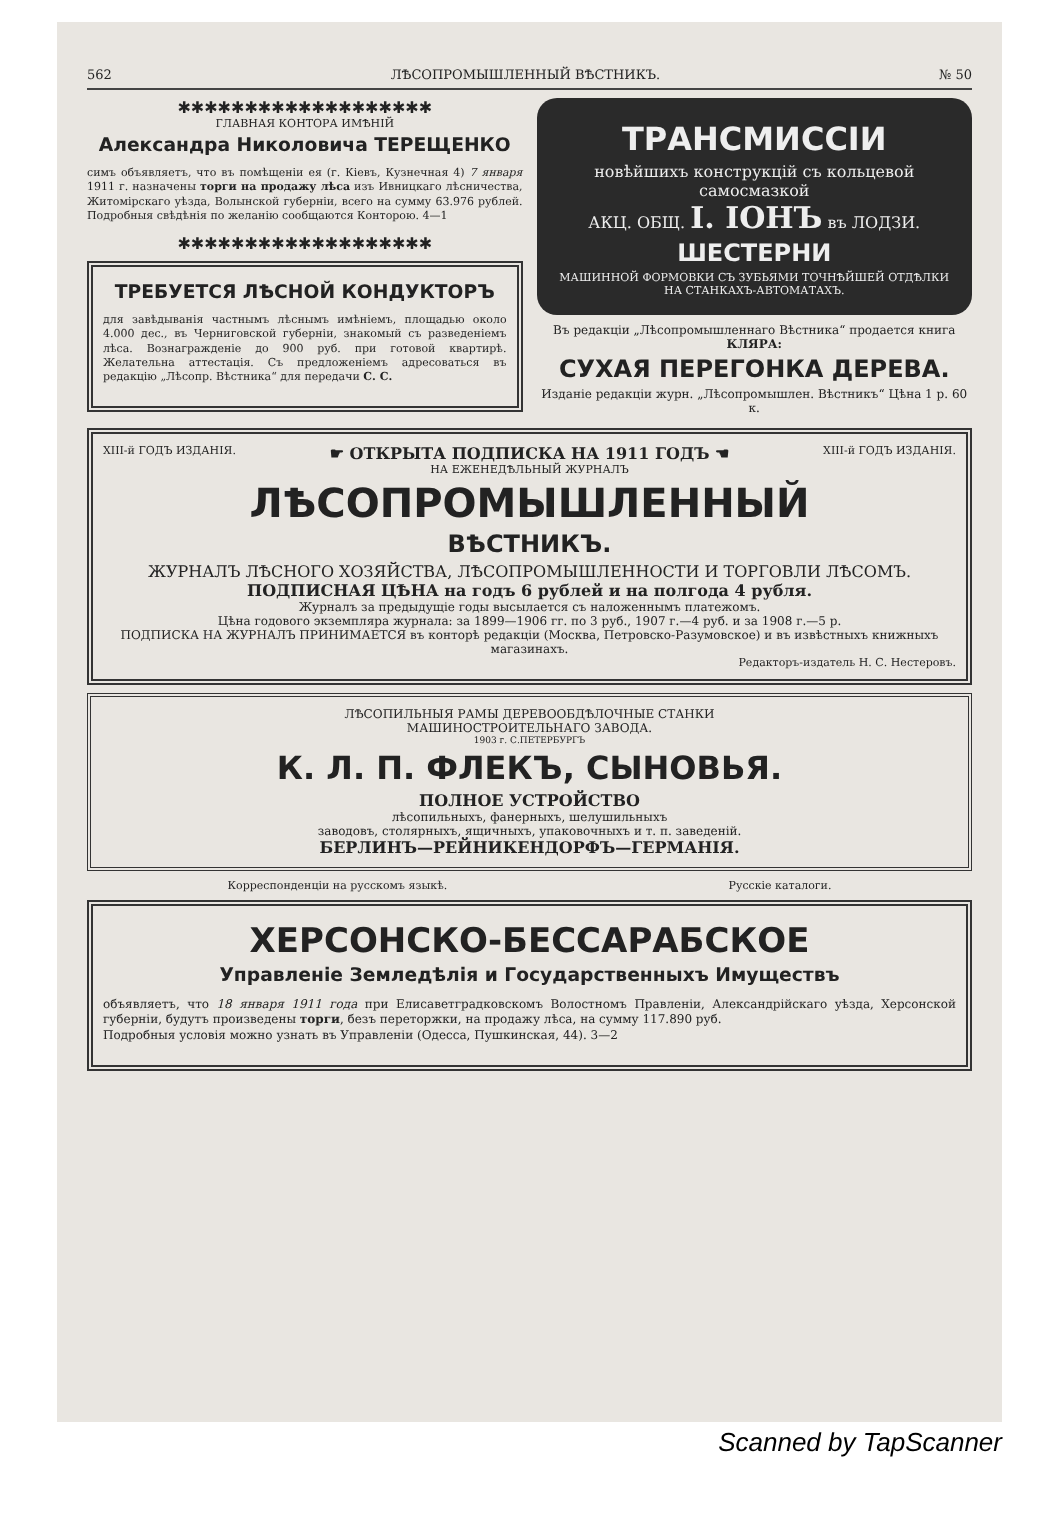562 ЛѢСОПРОМЫШЛЕННЫЙ ВѢСТНИКЪ. № 50
✱✱✱✱✱✱✱✱✱✱✱✱✱✱✱✱✱✱✱
ГЛАВНАЯ КОНТОРА ИМѢНІЙ
Александра Николовича ТЕРЕЩЕНКО
симъ объявляетъ, что въ помѣщеніи ея (г. Кіевъ, Кузнечная 4) 7 января 1911 г. назначены торги на продажу лѣса изъ Ивницкаго лѣсничества, Житомірскаго уѣзда, Волынской губерніи, всего на сумму 63.976 рублей. Подробныя свѣдѣнія по желанію сообщаются Конторою. 4—1
✱✱✱✱✱✱✱✱✱✱✱✱✱✱✱✱✱✱✱
ТРЕБУЕТСЯ ЛѢСНОЙ КОНДУКТОРЪ
для завѣдыванія частнымъ лѣснымъ имѣніемъ, площадью около 4.000 дес., въ Черниговской губерніи, знакомый съ разведеніемъ лѣса. Вознагражденіе до 900 руб. при готовой квартирѣ. Желательна аттестація. Съ предложеніемъ адресоваться въ редакцію „Лѣсопр. Вѣстника“ для передачи С. С.
ТРАНСМИССІИ
новѣйшихъ конструкцій съ кольцевой самосмазкой
АКЦ. ОБЩ. I. ІОНЪ въ ЛОДЗИ.
ШЕСТЕРНИ
МАШИННОЙ ФОРМОВКИ СЪ ЗУБЬЯМИ ТОЧНѢЙШЕЙ ОТДѢЛКИ НА СТАНКАХЪ-АВТОМАТАХЪ.
Въ редакціи „Лѣсопромышленнаго Вѣстника“ продается книга КЛЯРА:
СУХАЯ ПЕРЕГОНКА ДЕРЕВА.
Изданіе редакціи журн. „Лѣсопромышлен. Вѣстникъ“ Цѣна 1 р. 60 к.
XIII-й ГОДЪ ИЗДАНІЯ. ☛ ОТКРЫТА ПОДПИСКА НА 1911 ГОДЪ ☚ XIII-й ГОДЪ ИЗДАНІЯ.
НА ЕЖЕНЕДѢЛЬНЫЙ ЖУРНАЛЪ
ЛѢСОПРОМЫШЛЕННЫЙ
ВѢСТНИКЪ.
ЖУРНАЛЪ ЛѢСНОГО ХОЗЯЙСТВА, ЛѢСОПРОМЫШЛЕННОСТИ И ТОРГОВЛИ ЛѢСОМЪ.
ПОДПИСНАЯ ЦѢНА на годъ 6 рублей и на полгода 4 рубля.
Журналъ за предыдущіе годы высылается съ наложеннымъ платежомъ.
Цѣна годового экземпляра журнала: за 1899—1906 гг. по 3 руб., 1907 г.—4 руб. и за 1908 г.—5 р.
ПОДПИСКА НА ЖУРНАЛЪ ПРИНИМАЕТСЯ въ конторѣ редакціи (Москва, Петровско-Разумовское) и въ извѣстныхъ книжныхъ магазинахъ.
Редакторъ-издатель Н. С. Нестеровъ.
ЛѢСОПИЛЬНЫЯ РАМЫ ДЕРЕВООБДѢЛОЧНЫЕ СТАНКИ
МАШИНОСТРОИТЕЛЬНАГО ЗАВОДА.
1903 г. С.ПЕТЕРБУРГЪ
К. Л. П. ФЛЕКЪ, СЫНОВЬЯ.
ПОЛНОЕ УСТРОЙСТВО
лѣсопильныхъ, фанерныхъ, шелушильныхъ
заводовъ, столярныхъ, ящичныхъ, упаковочныхъ и т. п. заведеній.
БЕРЛИНЪ—РЕЙНИКЕНДОРФЪ—ГЕРМАНІЯ.
Корреспонденціи на русскомъ языкѣ. Русскіе каталоги.
ХЕРСОНСКО-БЕССАРАБСКОЕ
Управленіе Земледѣлія и Государственныхъ Имуществъ
объявляетъ, что 18 января 1911 года при Елисаветградковскомъ Волостномъ Правленіи, Александрійскаго уѣзда, Херсонской губерніи, будутъ произведены торги, безъ переторжки, на продажу лѣса, на сумму 117.890 руб.
Подробныя условія можно узнать въ Управленіи (Одесса, Пушкинская, 44). 3—2
Scanned by TapScanner